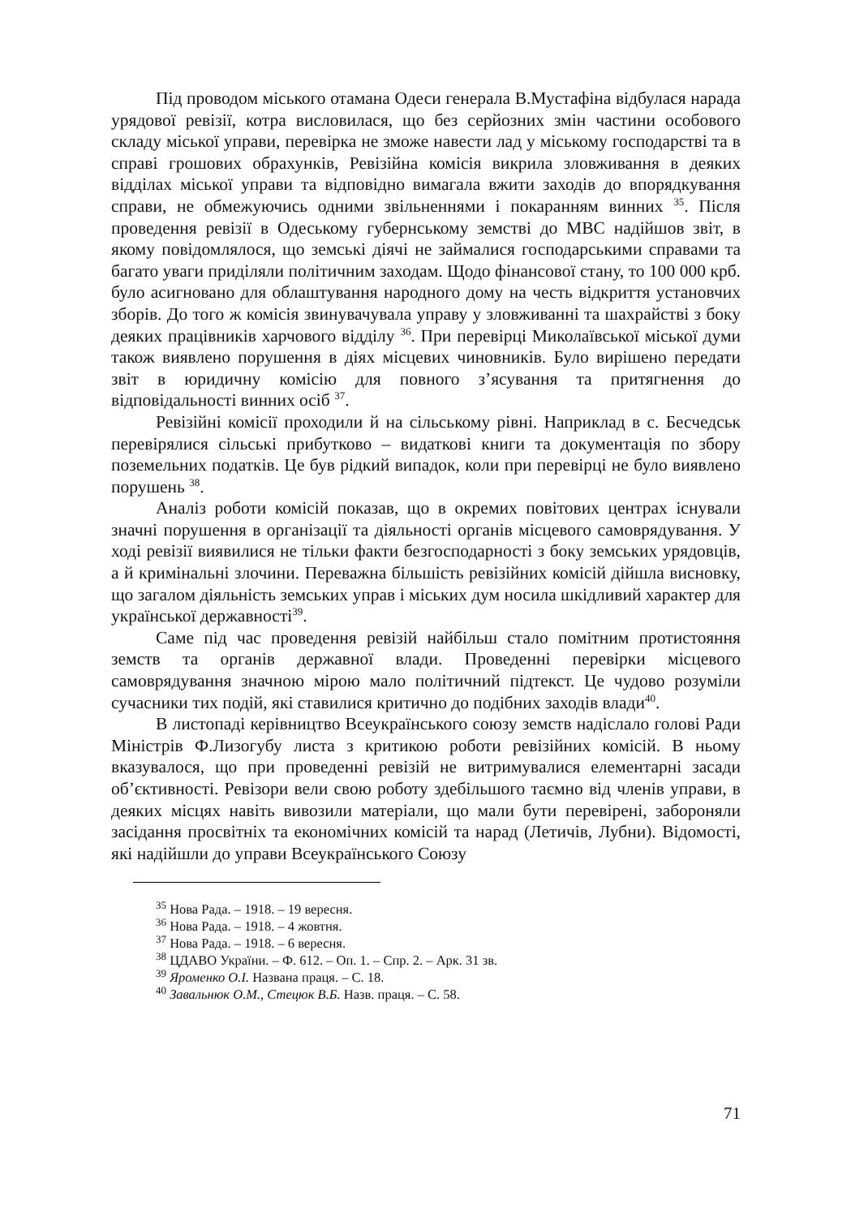Під проводом міського отамана Одеси генерала В.Мустафіна відбулася нарада урядової ревізії, котра висловилася, що без серйозних змін частини особового складу міської управи, перевірка не зможе навести лад у міському господарстві та в справі грошових обрахунків, Ревізійна комісія викрила зловживання в деяких відділах міської управи та відповідно вимагала вжити заходів до впорядкування справи, не обмежуючись одними звільненнями і покаранням винних <sup>35</sup>. Після проведення ревізії в Одеському губернському земстві до МВС надійшов звіт, в якому повідомлялося, що земські діячі не займалися господарськими справами та багато уваги приділяли політичним заходам. Щодо фінансової стану, то 100 000 крб. було асигновано для облаштування народного дому на честь відкриття установчих зборів. До того ж комісія звинувачувала управу у зловживанні та шахрайстві з боку деяких працівників харчового відділу <sup>36</sup>. При перевірці Миколаївської міської думи також виявлено порушення в діях місцевих чиновників. Було вирішено передати звіт в юридичну комісію для повного з’ясування та притягнення до відповідальності винних осіб <sup>37</sup>.
Ревізійні комісії проходили й на сільському рівні. Наприклад в с. Бесчедськ перевірялися сільські прибутково – видаткові книги та документація по збору поземельних податків. Це був рідкий випадок, коли при перевірці не було виявлено порушень <sup>38</sup>.
Аналіз роботи комісій показав, що в окремих повітових центрах існували значні порушення в організації та діяльності органів місцевого самоврядування. У ході ревізії виявилися не тільки факти безгосподарності з боку земських урядовців, а й кримінальні злочини. Переважна більшість ревізійних комісій дійшла висновку, що загалом діяльність земських управ і міських дум носила шкідливий характер для української державності<sup>39</sup>.
Саме під час проведення ревізій найбільш стало помітним протистояння земств та органів державної влади. Проведенні перевірки місцевого самоврядування значною мірою мало політичний підтекст. Це чудово розуміли сучасники тих подій, які ставилися критично до подібних заходів влади<sup>40</sup>.
В листопаді керівництво Всеукраїнського союзу земств надіслало голові Ради Міністрів Ф.Лизогубу листа з критикою роботи ревізійних комісій. В ньому вказувалося, що при проведенні ревізій не витримувалися елементарні засади об’єктивності. Ревізори вели свою роботу здебільшого таємно від членів управи, в деяких місцях навіть вивозили матеріали, що мали бути перевірені, забороняли засідання просвітніх та економічних комісій та нарад (Летичів, Лубни). Відомості, які надійшли до управи Всеукраїнського Союзу
<sup>35</sup> Нова Рада. – 1918. – 19 вересня.
<sup>36</sup> Нова Рада. – 1918. – 4 жовтня.
<sup>37</sup> Нова Рада. – 1918. – 6 вересня.
<sup>38</sup> ЦДАВО України. – Ф. 612. – Оп. 1. – Спр. 2. – Арк. 31 зв.
<sup>39</sup> Яроменко О.І. Названа праця. – С. 18.
<sup>40</sup> Завальнюк О.М., Стецюк В.Б. Назв. праця. – С. 58.
71